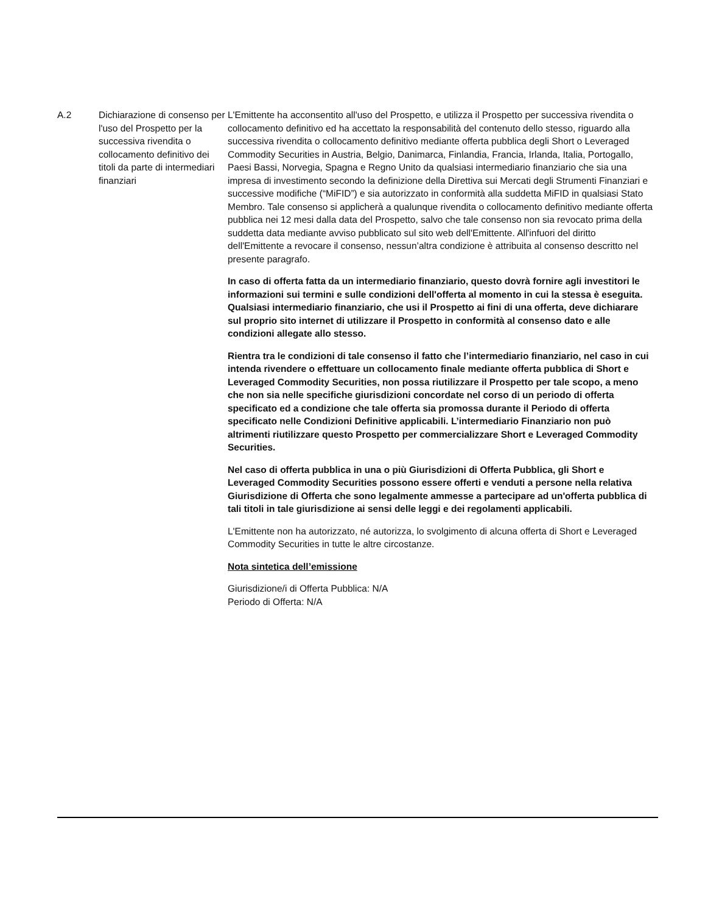| A.2 | Dichiarazione di consenso per l'uso del Prospetto per la successiva rivendita o collocamento definitivo dei titoli da parte di intermediari finanziari | L'Emittente ha acconsentito all'uso del Prospetto, e utilizza il Prospetto per successiva rivendita o collocamento definitivo ed ha accettato la responsabilità del contenuto dello stesso, riguardo alla successiva rivendita o collocamento definitivo mediante offerta pubblica degli Short o Leveraged Commodity Securities in Austria, Belgio, Danimarca, Finlandia, Francia, Irlanda, Italia, Portogallo, Paesi Bassi, Norvegia, Spagna e Regno Unito da qualsiasi intermediario finanziario che sia una impresa di investimento secondo la definizione della Direttiva sui Mercati degli Strumenti Finanziari e successive modifiche (“MiFID”) e sia autorizzato in conformità alla suddetta MiFID in qualsiasi Stato Membro. Tale consenso si applicherà a qualunque rivendita o collocamento definitivo mediante offerta pubblica nei 12 mesi dalla data del Prospetto, salvo che tale consenso non sia revocato prima della suddetta data mediante avviso pubblicato sul sito web dell'Emittente. All'infuori del diritto dell'Emittente a revocare il consenso, nessun’altra condizione è attribuita al consenso descritto nel presente paragrafo. In caso di offerta fatta da un intermediario finanziario, questo dovrà fornire agli investitori le informazioni sui termini e sulle condizioni dell'offerta al momento in cui la stessa è eseguita. Qualsiasi intermediario finanziario, che usi il Prospetto ai fini di una offerta, deve dichiarare sul proprio sito internet di utilizzare il Prospetto in conformità al consenso dato e alle condizioni allegate allo stesso. Rientra tra le condizioni di tale consenso il fatto che l’intermediario finanziario, nel caso in cui intenda rivendere o effettuare un collocamento finale mediante offerta pubblica di Short e Leveraged Commodity Securities, non possa riutilizzare il Prospetto per tale scopo, a meno che non sia nelle specifiche giurisdizioni concordate nel corso di un periodo di offerta specificato ed a condizione che tale offerta sia promossa durante il Periodo di offerta specificato nelle Condizioni Definitive applicabili. L’intermediario Finanziario non può altrimenti riutilizzare questo Prospetto per commercializzare Short e Leveraged Commodity Securities. Nel caso di offerta pubblica in una o più Giurisdizioni di Offerta Pubblica, gli Short e Leveraged Commodity Securities possono essere offerti e venduti a persone nella relativa Giurisdizione di Offerta che sono legalmente ammesse a partecipare ad un'offerta pubblica di tali titoli in tale giurisdizione ai sensi delle leggi e dei regolamenti applicabili. L'Emittente non ha autorizzato, né autorizza, lo svolgimento di alcuna offerta di Short e Leveraged Commodity Securities in tutte le altre circostanze. Nota sintetica dell’emissione Giurisdizione/i di Offerta Pubblica: N/A Periodo di Offerta: N/A |